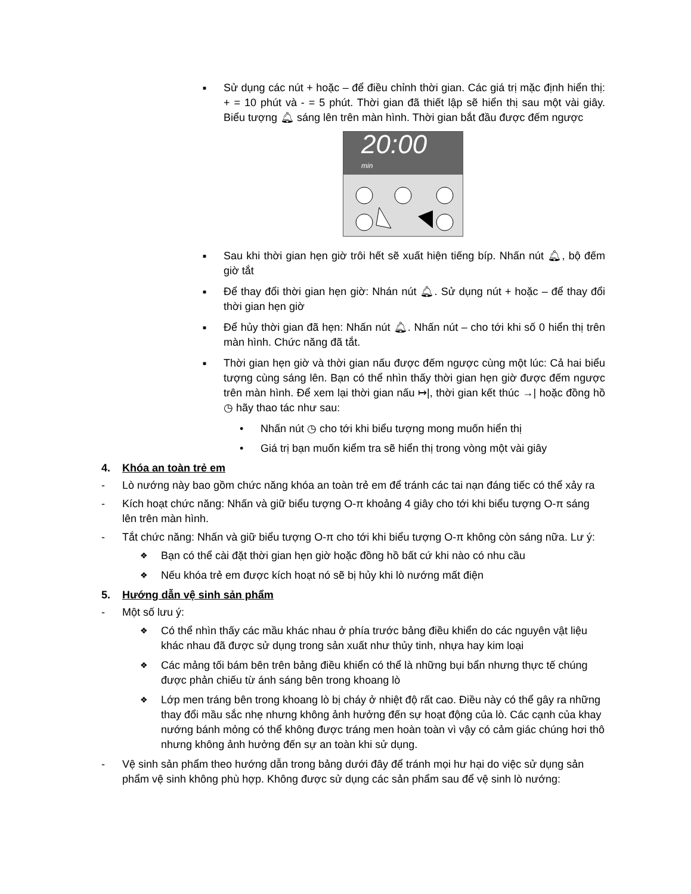■ Sử dụng các nút + hoặc – để điều chỉnh thời gian. Các giá trị mặc định hiển thị: + = 10 phút và - = 5 phút. Thời gian đã thiết lập sẽ hiển thị sau một vài giây. Biểu tượng 🔔︎ sáng lên trên màn hình. Thời gian bắt đầu được đếm ngược
20:00 min
■ Sau khi thời gian hẹn giờ trôi hết sẽ xuất hiện tiếng bíp. Nhấn nút 🔔︎, bộ đếm giờ tắt
■ Để thay đổi thời gian hẹn giờ: Nhán nút 🔔︎. Sử dụng nút + hoặc – để thay đổi thời gian hẹn giờ
■ Để hủy thời gian đã hẹn: Nhấn nút 🔔︎. Nhấn nút – cho tới khi số 0 hiển thị trên màn hình. Chức năng đã tắt.
■ Thời gian hẹn giờ và thời gian nấu được đếm ngược cùng một lúc: Cả hai biểu tượng cùng sáng lên. Bạn có thể nhìn thấy thời gian hẹn giờ được đếm ngược trên màn hình. Để xem lại thời gian nấu ↦|, thời gian kết thúc →| hoặc đồng hồ ◷ hãy thao tác như sau:
• Nhấn nút ◷ cho tới khi biểu tượng mong muốn hiển thị
• Giá trị bạn muốn kiểm tra sẽ hiển thị trong vòng một vài giây
4. Khóa an toàn trẻ em
- Lò nướng này bao gồm chức năng khóa an toàn trẻ em để tránh các tai nạn đáng tiếc có thể xảy ra
- Kích hoạt chức năng: Nhấn và giữ biểu tượng O-π khoảng 4 giây cho tới khi biểu tượng O-π sáng lên trên màn hình.
- Tắt chức năng: Nhấn và giữ biểu tượng O-π cho tới khi biểu tượng O-π không còn sáng nữa. Lư ý:
❖ Bạn có thể cài đặt thời gian hẹn giờ hoặc đồng hồ bất cứ khi nào có nhu cầu
❖ Nếu khóa trẻ em được kích hoạt nó sẽ bị hủy khi lò nướng mất điện
5. Hướng dẫn vệ sinh sản phẩm
- Một số lưu ý:
❖ Có thể nhìn thấy các mầu khác nhau ở phía trước bảng điều khiển do các nguyên vật liệu khác nhau đã được sử dụng trong sản xuất như thủy tinh, nhựa hay kim loại
❖ Các mảng tối bám bên trên bảng điều khiển có thể là những bụi bẩn nhưng thực tế chúng được phản chiếu từ ánh sáng bên trong khoang lò
❖ Lớp men tráng bên trong khoang lò bị cháy ở nhiệt độ rất cao. Điều này có thể gây ra những thay đổi mầu sắc nhẹ nhưng không ảnh hưởng đến sự hoạt động của lò. Các cạnh của khay nướng bánh mỏng có thể không được tráng men hoàn toàn vì vậy có cảm giác chúng hơi thô nhưng không ảnh hưởng đến sự an toàn khi sử dụng.
- Vệ sinh sản phẩm theo hướng dẫn trong bảng dưới đây để tránh mọi hư hại do việc sử dụng sản phẩm vệ sinh không phù hợp. Không được sử dụng các sản phẩm sau để vệ sinh lò nướng: